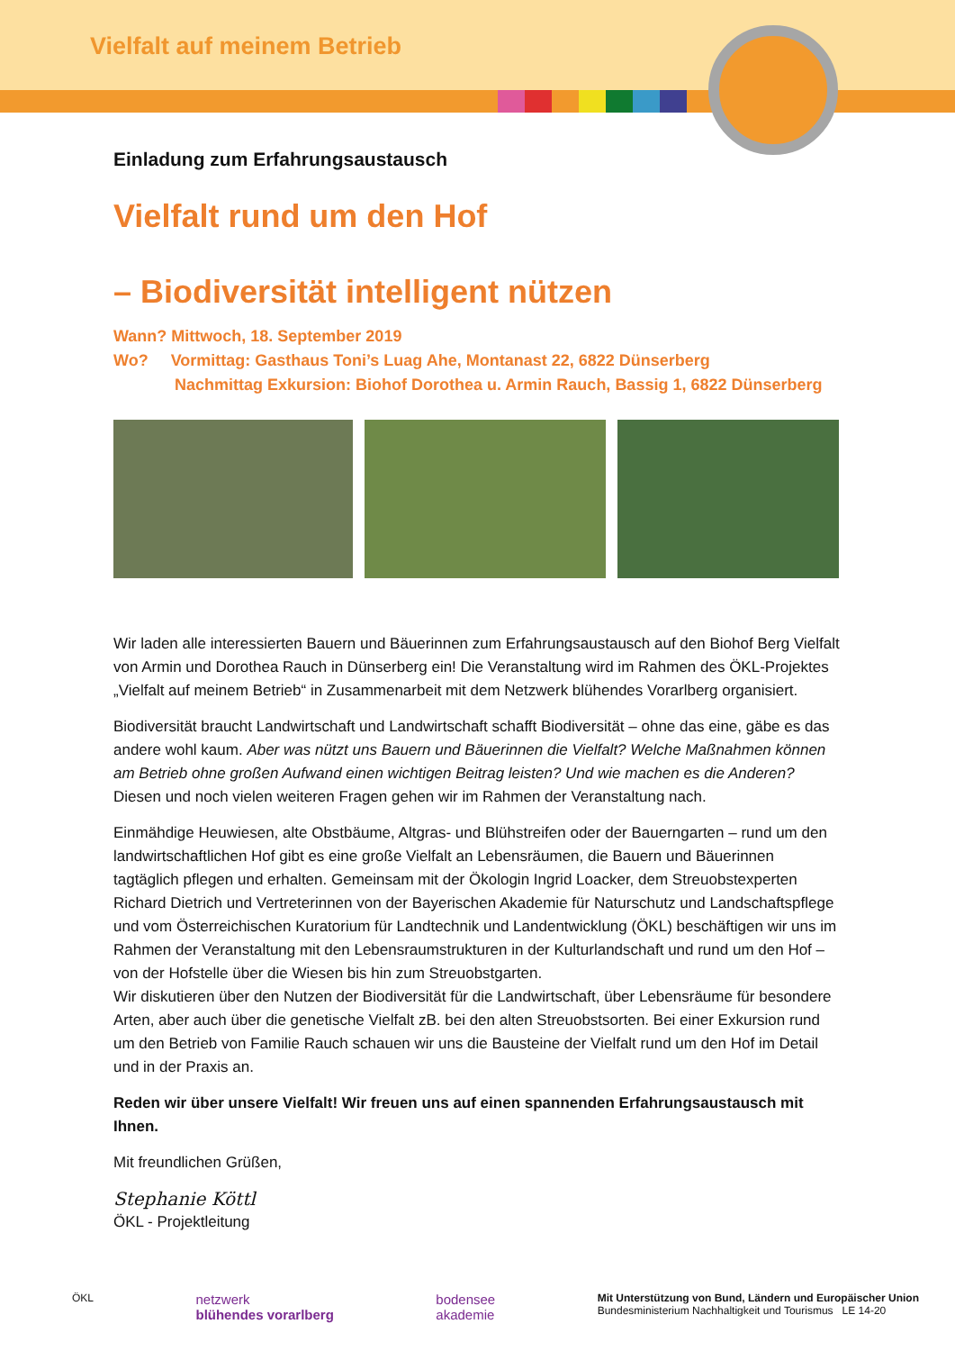Vielfalt auf meinem Betrieb
Einladung zum Erfahrungsaustausch
Vielfalt rund um den Hof
– Biodiversität intelligent nützen
Wann? Mittwoch, 18. September 2019
Wo? Vormittag: Gasthaus Toni’s Luag Ahe, Montanast 22, 6822 Dünserberg
Nachmittag Exkursion: Biohof Dorothea u. Armin Rauch, Bassig 1, 6822 Dünserberg
Wir laden alle interessierten Bauern und Bäuerinnen zum Erfahrungsaustausch auf den Biohof Berg Vielfalt von Armin und Dorothea Rauch in Dünserberg ein! Die Veranstaltung wird im Rahmen des ÖKL-Projektes „Vielfalt auf meinem Betrieb“ in Zusammenarbeit mit dem Netzwerk blühendes Vorarlberg organisiert.
Biodiversität braucht Landwirtschaft und Landwirtschaft schafft Biodiversität – ohne das eine, gäbe es das andere wohl kaum. Aber was nützt uns Bauern und Bäuerinnen die Vielfalt? Welche Maßnahmen können am Betrieb ohne großen Aufwand einen wichtigen Beitrag leisten? Und wie machen es die Anderen? Diesen und noch vielen weiteren Fragen gehen wir im Rahmen der Veranstaltung nach.
Einmähdige Heuwiesen, alte Obstbäume, Altgras- und Blühstreifen oder der Bauerngarten – rund um den landwirtschaftlichen Hof gibt es eine große Vielfalt an Lebensräumen, die Bauern und Bäuerinnen tagtäglich pflegen und erhalten. Gemeinsam mit der Ökologin Ingrid Loacker, dem Streuobstexperten Richard Dietrich und Vertreterinnen von der Bayerischen Akademie für Naturschutz und Landschaftspflege und vom Österreichischen Kuratorium für Landtechnik und Landentwicklung (ÖKL) beschäftigen wir uns im Rahmen der Veranstaltung mit den Lebensraumstrukturen in der Kulturlandschaft und rund um den Hof – von der Hofstelle über die Wiesen bis hin zum Streuobstgarten.
Wir diskutieren über den Nutzen der Biodiversität für die Landwirtschaft, über Lebensräume für besondere Arten, aber auch über die genetische Vielfalt zB. bei den alten Streuobstsorten. Bei einer Exkursion rund um den Betrieb von Familie Rauch schauen wir uns die Bausteine der Vielfalt rund um den Hof im Detail und in der Praxis an.
Reden wir über unsere Vielfalt! Wir freuen uns auf einen spannenden Erfahrungsaustausch mit Ihnen.
Mit freundlichen Grüßen,
Stephanie Köttl
ÖKL - Projektleitung
ÖKL
netzwerk
blühendes vorarlberg
bodensee
akademie
Mit Unterstützung von Bund, Ländern und Europäischer Union
Bundesministerium Nachhaltigkeit und Tourismus LE 14-20